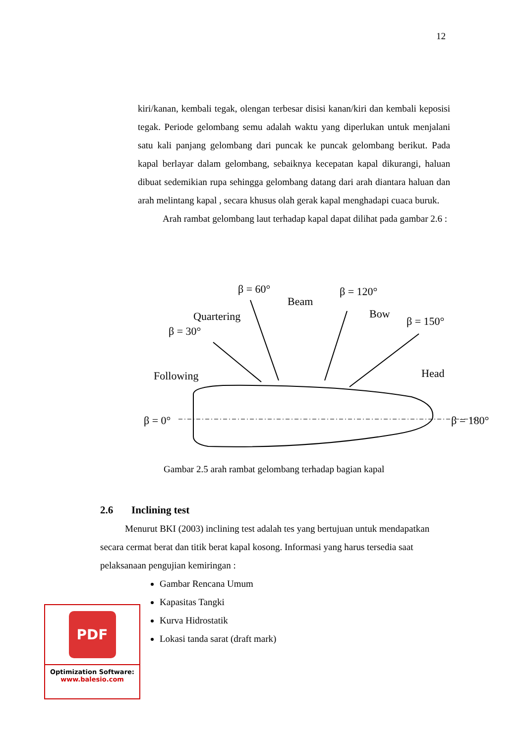12
kiri/kanan, kembali tegak, olengan terbesar disisi kanan/kiri dan kembali keposisi tegak. Periode gelombang semu adalah waktu yang diperlukan untuk menjalani satu kali panjang gelombang dari puncak ke puncak gelombang berikut. Pada kapal berlayar dalam gelombang, sebaiknya kecepatan kapal dikurangi, haluan dibuat sedemikian rupa sehingga gelombang datang dari arah diantara haluan dan arah melintang kapal , secara khusus olah gerak kapal menghadapi cuaca buruk.
Arah rambat gelombang laut terhadap kapal dapat dilihat pada gambar 2.6 :
β = 0°
β = 180°
Following
Head
β = 30°
Quartering
β = 60°
Beam
β = 120°
Bow
β = 150°
Gambar 2.5 arah rambat gelombang terhadap bagian kapal
2.6 Inclining test
Menurut BKI (2003) inclining test adalah tes yang bertujuan untuk mendapatkan secara cermat berat dan titik berat kapal kosong. Informasi yang harus tersedia saat pelaksanaan pengujian kemiringan :
Gambar Rencana Umum
Kapasitas Tangki
Kurva Hidrostatik
Lokasi tanda sarat (draft mark)
PDF
Optimization Software:
www.balesio.com